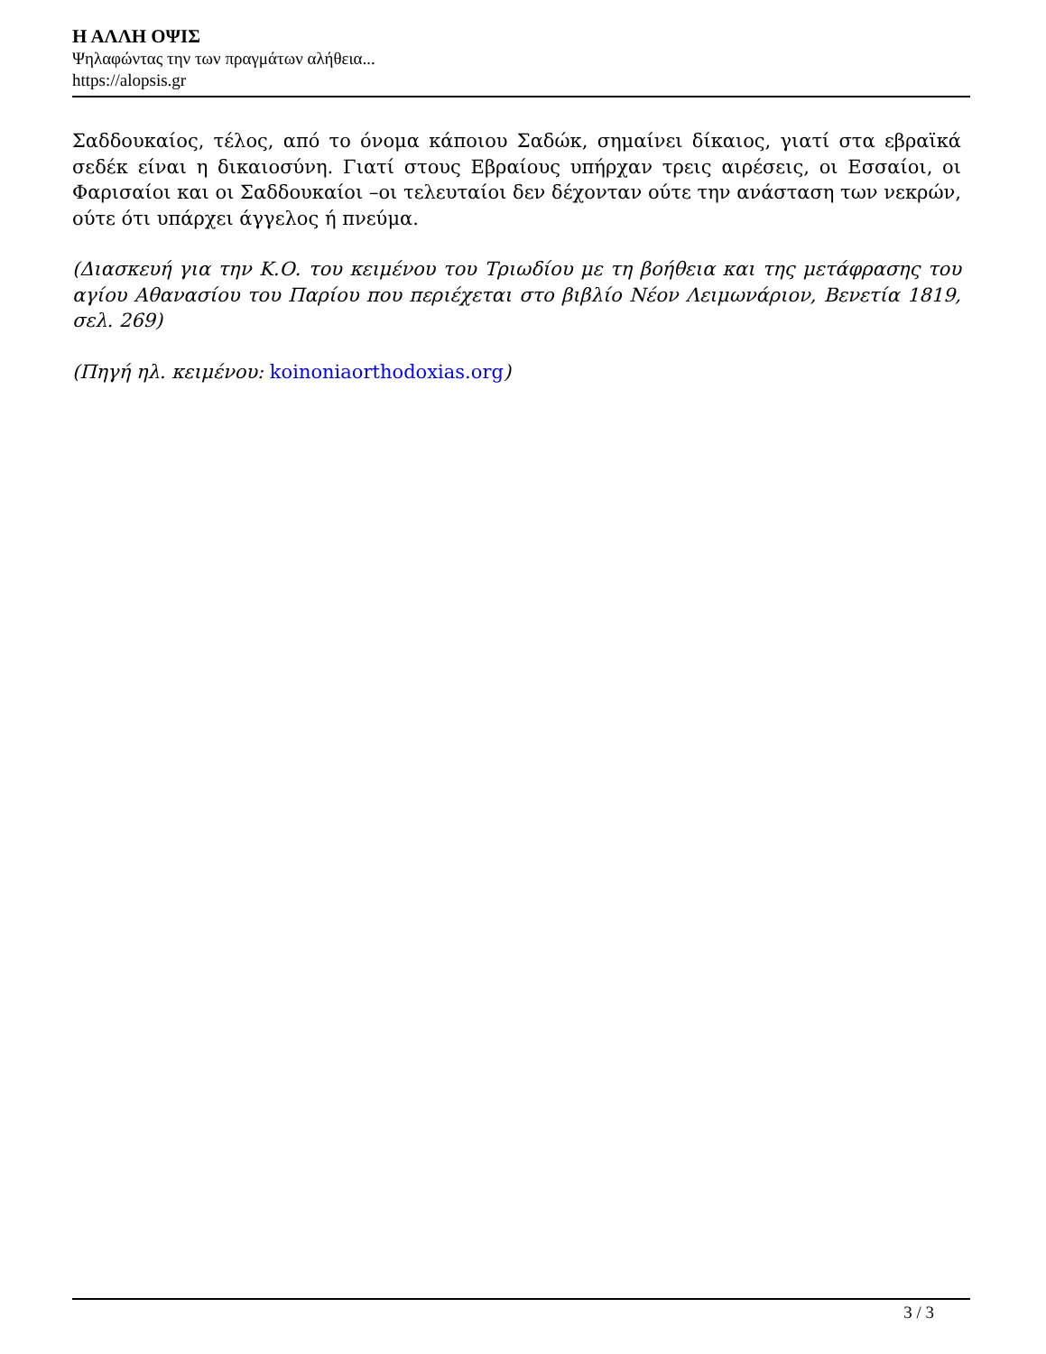Η ΑΛΛΗ ΟΨΙΣ
Ψηλαφώντας την των πραγμάτων αλήθεια...
https://alopsis.gr
Σαδδουκαίος, τέλος, από το όνομα κάποιου Σαδώκ, σημαίνει δίκαιος, γιατί στα εβραϊκά σεδέκ είναι η δικαιοσύνη. Γιατί στους Εβραίους υπήρχαν τρεις αιρέσεις, οι Εσσαίοι, οι Φαρισαίοι και οι Σαδδουκαίοι –οι τελευταίοι δεν δέχονταν ούτε την ανάσταση των νεκρών, ούτε ότι υπάρχει άγγελος ή πνεύμα.
(Διασκευή για την Κ.Ο. του κειμένου του Τριωδίου με τη βοήθεια και της μετάφρασης του αγίου Αθανασίου του Παρίου που περιέχεται στο βιβλίο Νέον Λειμωνάριον, Βενετία 1819, σελ. 269)
(Πηγή ηλ. κειμένου: koinoniaorthodoxias.org)
3 / 3